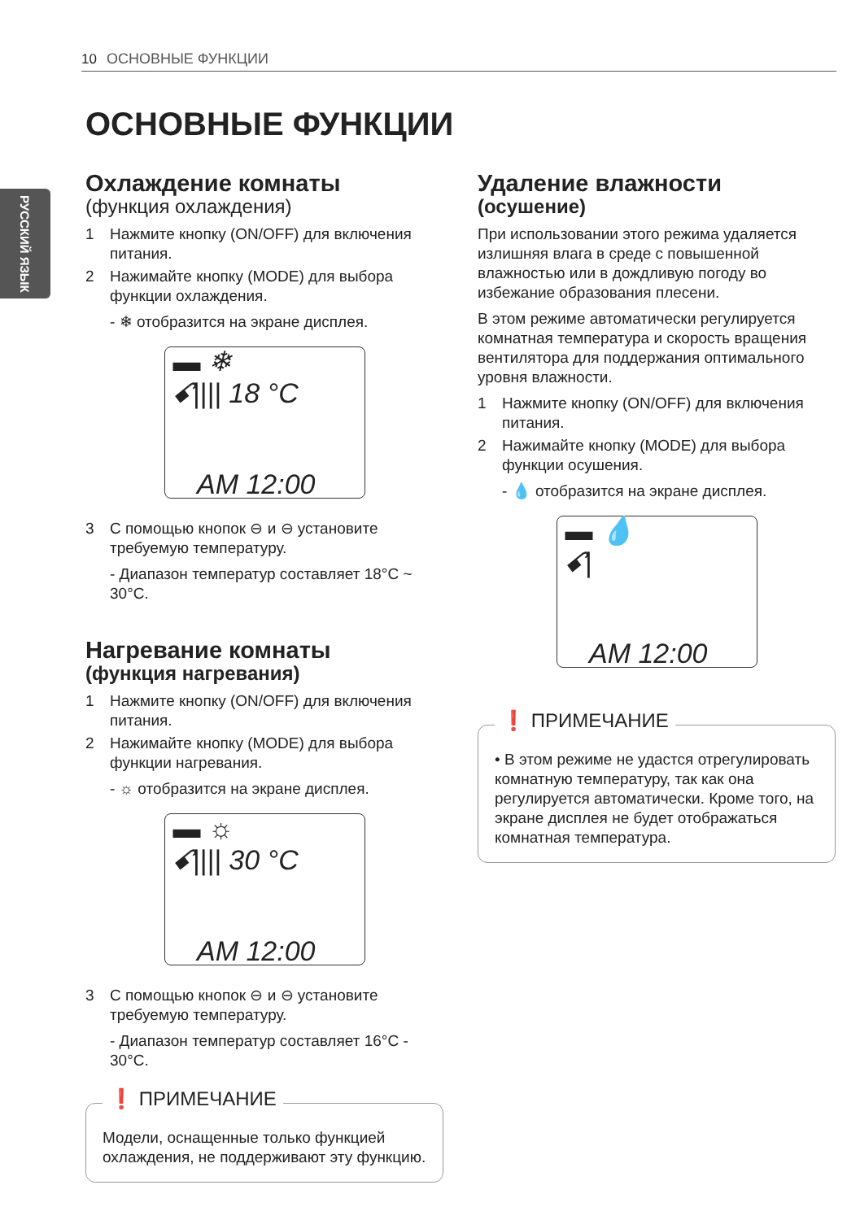10 ОСНОВНЫЕ ФУНКЦИИ
РУССКИЙ ЯЗЫК
ОСНОВНЫЕ ФУНКЦИИ
Охлаждение комнаты
(функция охлаждения)
1 Нажмите кнопку (ON/OFF) для включения питания.
2 Нажимайте кнопку (MODE) для выбора функции охлаждения.
- ❄ отобразится на экране дисплея.
▬ ❄
ꗃ|||| 18 °C
AM 12:00
3 С помощью кнопок ⊖ и ⊖ установите требуемую температуру.
- Диапазон температур составляет 18°C ~ 30°C.
Нагревание комнаты
(функция нагревания)
1 Нажмите кнопку (ON/OFF) для включения питания.
2 Нажимайте кнопку (MODE) для выбора функции нагревания.
- ☼ отобразится на экране дисплея.
▬ ☼
ꗃ|||| 30 °C
AM 12:00
3 С помощью кнопок ⊖ и ⊖ установите требуемую температуру.
- Диапазон температур составляет 16°C - 30°C.
❗ ПРИМЕЧАНИЕ
Модели, оснащенные только функцией охлаждения, не поддерживают эту функцию.
Удаление влажности
(осушение)
При использовании этого режима удаляется излишняя влага в среде с повышенной влажностью или в дождливую погоду во избежание образования плесени.
В этом режиме автоматически регулируется комнатная температура и скорость вращения вентилятора для поддержания оптимального уровня влажности.
1 Нажмите кнопку (ON/OFF) для включения питания.
2 Нажимайте кнопку (MODE) для выбора функции осушения.
- 💧 отобразится на экране дисплея.
▬ 💧
ꗃ|
AM 12:00
❗ ПРИМЕЧАНИЕ
• В этом режиме не удастся отрегулировать комнатную температуру, так как она регулируется автоматически. Кроме того, на экране дисплея не будет отображаться комнатная температура.